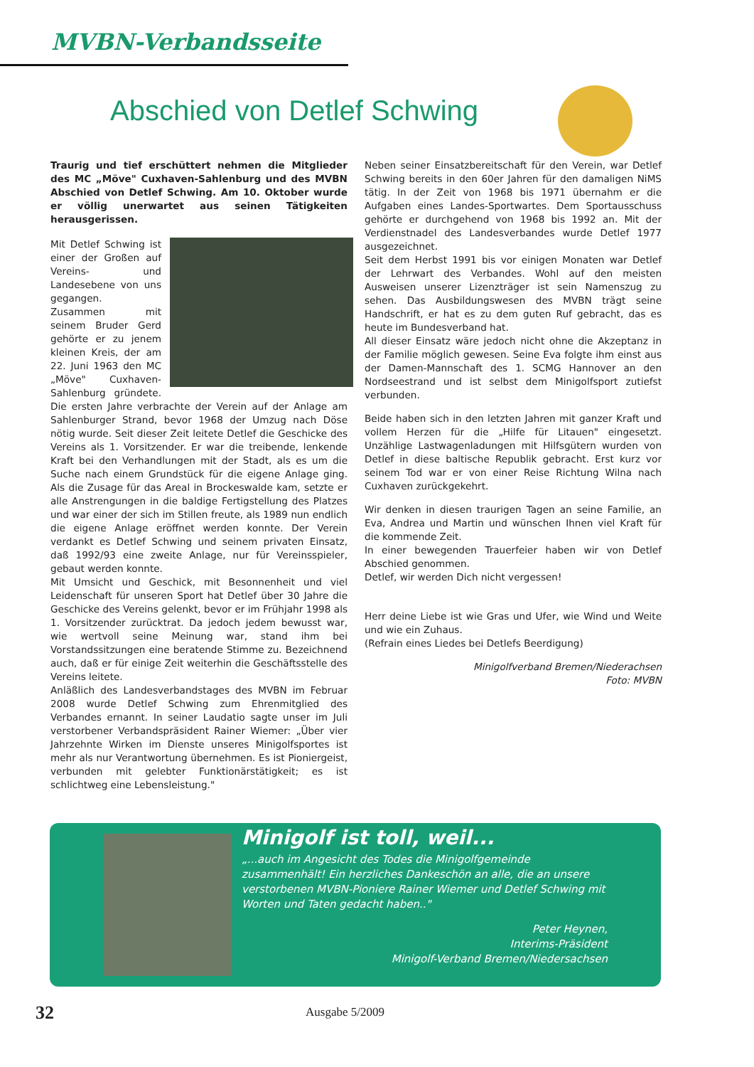MVBN-Verbandsseite
Abschied von Detlef Schwing
Traurig und tief erschüttert nehmen die Mitglieder des MC „Möve" Cuxhaven-Sahlenburg und des MVBN Abschied von Detlef Schwing. Am 10. Oktober wurde er völlig unerwartet aus seinen Tätigkeiten herausgerissen.
Mit Detlef Schwing ist einer der Großen auf Vereins- und Landesebene von uns gegangen.
Zusammen mit seinem Bruder Gerd gehörte er zu jenem kleinen Kreis, der am 22. Juni 1963 den MC „Möve" Cuxhaven-Sahlenburg gründete. Die ersten Jahre verbrachte der Verein auf der Anlage am Sahlenburger Strand, bevor 1968 der Umzug nach Döse nötig wurde. Seit dieser Zeit leitete Detlef die Geschicke des Vereins als 1. Vorsitzender. Er war die treibende, lenkende Kraft bei den Verhandlungen mit der Stadt, als es um die Suche nach einem Grundstück für die eigene Anlage ging. Als die Zusage für das Areal in Brockeswalde kam, setzte er alle Anstrengungen in die baldige Fertigstellung des Platzes und war einer der sich im Stillen freute, als 1989 nun endlich die eigene Anlage eröffnet werden konnte. Der Verein verdankt es Detlef Schwing und seinem privaten Einsatz, daß 1992/93 eine zweite Anlage, nur für Vereinsspieler, gebaut werden konnte.
Mit Umsicht und Geschick, mit Besonnenheit und viel Leidenschaft für unseren Sport hat Detlef über 30 Jahre die Geschicke des Vereins gelenkt, bevor er im Frühjahr 1998 als 1. Vorsitzender zurücktrat. Da jedoch jedem bewusst war, wie wertvoll seine Meinung war, stand ihm bei Vorstandssitzungen eine beratende Stimme zu. Bezeichnend auch, daß er für einige Zeit weiterhin die Geschäftsstelle des Vereins leitete.
Anläßlich des Landesverbandstages des MVBN im Februar 2008 wurde Detlef Schwing zum Ehrenmitglied des Verbandes ernannt. In seiner Laudatio sagte unser im Juli verstorbener Verbandspräsident Rainer Wiemer: „Über vier Jahrzehnte Wirken im Dienste unseres Minigolfsportes ist mehr als nur Verantwortung übernehmen. Es ist Pioniergeist, verbunden mit gelebter Funktionärstätigkeit; es ist schlichtweg eine Lebensleistung."
Neben seiner Einsatzbereitschaft für den Verein, war Detlef Schwing bereits in den 60er Jahren für den damaligen NiMS tätig. In der Zeit von 1968 bis 1971 übernahm er die Aufgaben eines Landes-Sportwartes. Dem Sportausschuss gehörte er durchgehend von 1968 bis 1992 an. Mit der Verdienstnadel des Landesverbandes wurde Detlef 1977 ausgezeichnet.
Seit dem Herbst 1991 bis vor einigen Monaten war Detlef der Lehrwart des Verbandes. Wohl auf den meisten Ausweisen unserer Lizenzträger ist sein Namenszug zu sehen. Das Ausbildungswesen des MVBN trägt seine Handschrift, er hat es zu dem guten Ruf gebracht, das es heute im Bundesverband hat.
All dieser Einsatz wäre jedoch nicht ohne die Akzeptanz in der Familie möglich gewesen. Seine Eva folgte ihm einst aus der Damen-Mannschaft des 1. SCMG Hannover an den Nordseestrand und ist selbst dem Minigolfsport zutiefst verbunden.
Beide haben sich in den letzten Jahren mit ganzer Kraft und vollem Herzen für die „Hilfe für Litauen" eingesetzt. Unzählige Lastwagenladungen mit Hilfsgütern wurden von Detlef in diese baltische Republik gebracht. Erst kurz vor seinem Tod war er von einer Reise Richtung Wilna nach Cuxhaven zurückgekehrt.
Wir denken in diesen traurigen Tagen an seine Familie, an Eva, Andrea und Martin und wünschen Ihnen viel Kraft für die kommende Zeit.
In einer bewegenden Trauerfeier haben wir von Detlef Abschied genommen.
Detlef, wir werden Dich nicht vergessen!
Herr deine Liebe ist wie Gras und Ufer, wie Wind und Weite und wie ein Zuhaus.
(Refrain eines Liedes bei Detlefs Beerdigung)
Minigolfverband Bremen/Niederachsen
Foto: MVBN
Minigolf ist toll, weil...
„...auch im Angesicht des Todes die Minigolfgemeinde zusammenhält! Ein herzliches Dankeschön an alle, die an unsere verstorbenen MVBN-Pioniere Rainer Wiemer und Detlef Schwing mit Worten und Taten gedacht haben.."
Peter Heynen,
Interims-Präsident
Minigolf-Verband Bremen/Niedersachsen
32
Ausgabe 5/2009